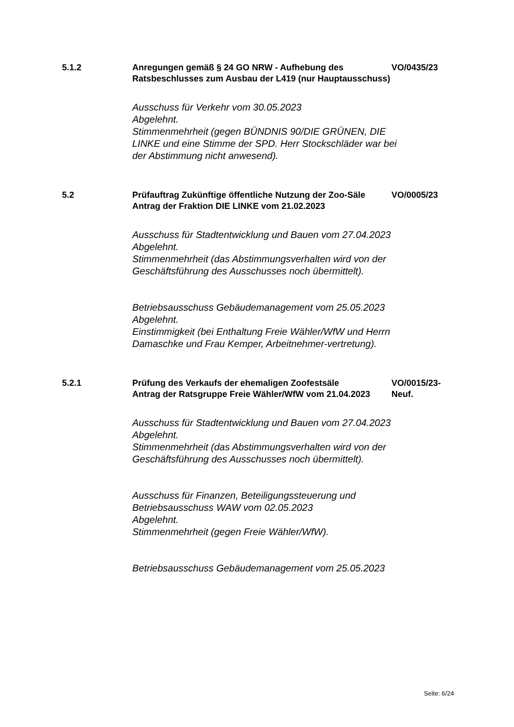5.1.2 Anregungen gemäß § 24 GO NRW - Aufhebung des Ratsbeschlusses zum Ausbau der L419 (nur Hauptausschuss)
VO/0435/23
Ausschuss für Verkehr vom 30.05.2023
Abgelehnt.
Stimmenmehrheit (gegen BÜNDNIS 90/DIE GRÜNEN, DIE LINKE und eine Stimme der SPD. Herr Stockschläder war bei der Abstimmung nicht anwesend).
5.2 Prüfauftrag Zukünftige öffentliche Nutzung der Zoo-Säle
Antrag der Fraktion DIE LINKE vom 21.02.2023
VO/0005/23
Ausschuss für Stadtentwicklung und Bauen vom 27.04.2023
Abgelehnt.
Stimmenmehrheit (das Abstimmungsverhalten wird von der Geschäftsführung des Ausschusses noch übermittelt).
Betriebsausschuss Gebäudemanagement vom 25.05.2023
Abgelehnt.
Einstimmigkeit (bei Enthaltung Freie Wähler/WfW und Herrn Damaschke und Frau Kemper, Arbeitnehmer-vertretung).
5.2.1 Prüfung des Verkaufs der ehemaligen Zoofestsäle
Antrag der Ratsgruppe Freie Wähler/WfW vom 21.04.2023
VO/0015/23-Neuf.
Ausschuss für Stadtentwicklung und Bauen vom 27.04.2023
Abgelehnt.
Stimmenmehrheit (das Abstimmungsverhalten wird von der Geschäftsführung des Ausschusses noch übermittelt).
Ausschuss für Finanzen, Beteiligungssteuerung und Betriebsausschuss WAW vom 02.05.2023
Abgelehnt.
Stimmenmehrheit (gegen Freie Wähler/WfW).
Betriebsausschuss Gebäudemanagement vom 25.05.2023
Seite: 6/24